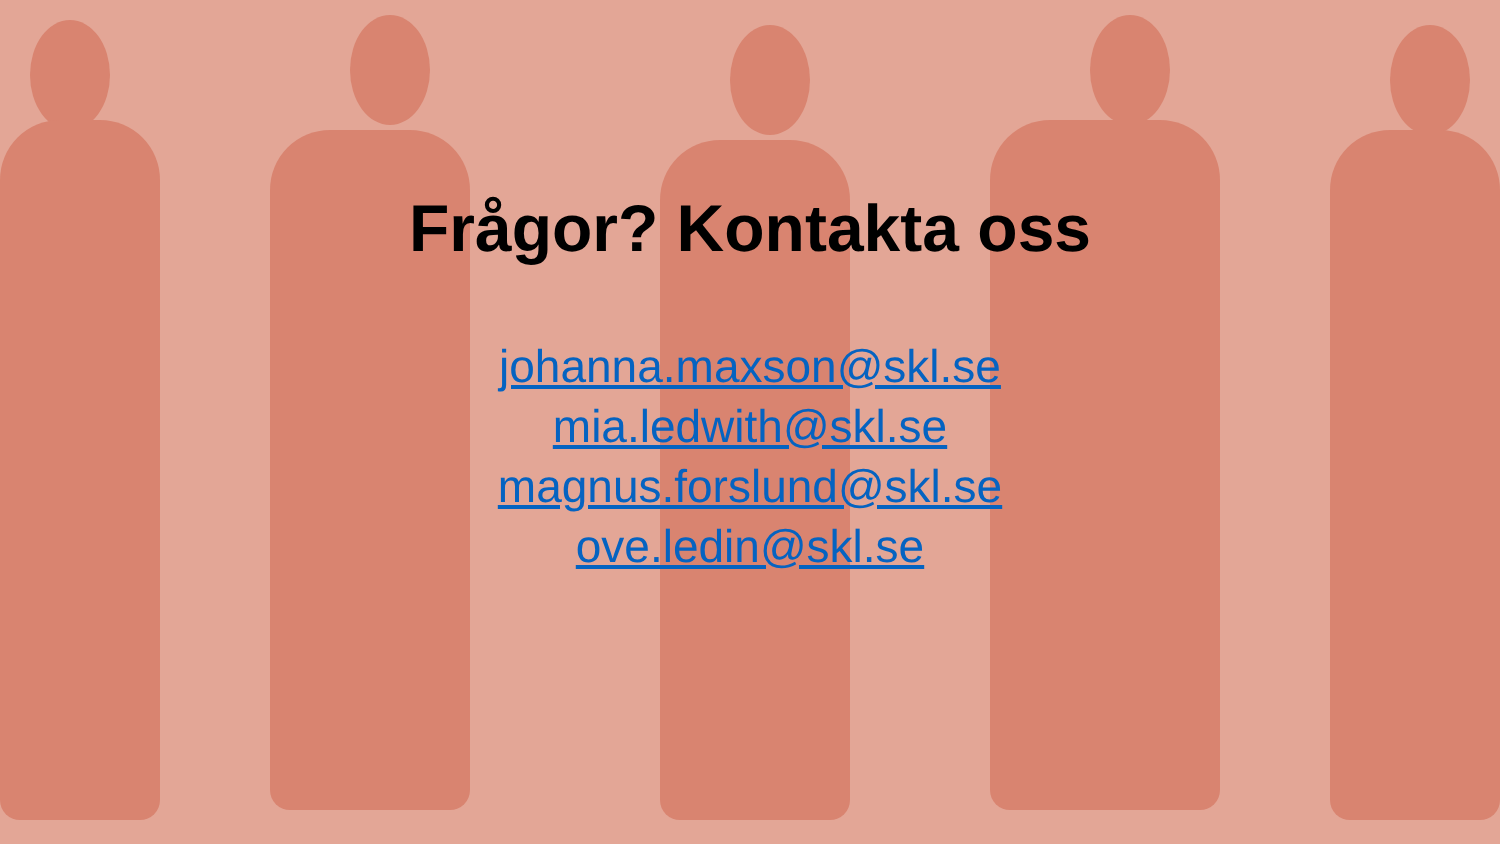Frågor? Kontakta oss
johanna.maxson@skl.se
mia.ledwith@skl.se
magnus.forslund@skl.se
ove.ledin@skl.se